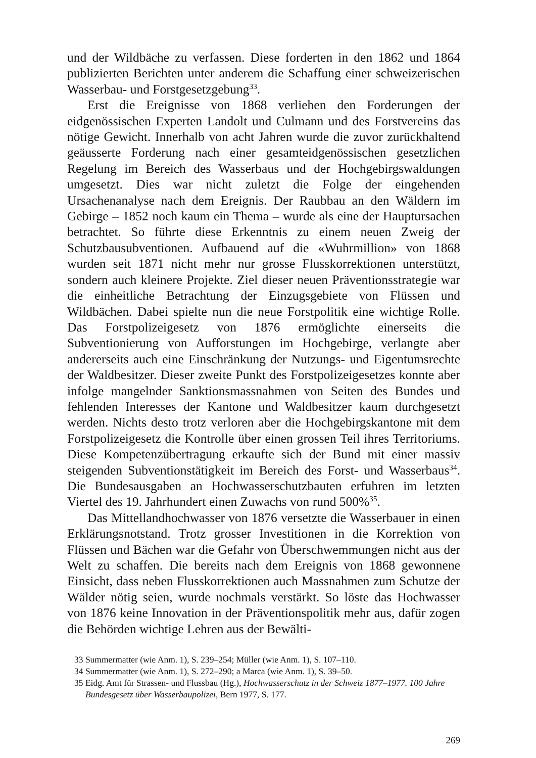und der Wildbäche zu verfassen. Diese forderten in den 1862 und 1864 publizierten Berichten unter anderem die Schaffung einer schweizerischen Wasserbau- und Forstgesetzgebung<sup>33</sup>.
Erst die Ereignisse von 1868 verliehen den Forderungen der eidgenössischen Experten Landolt und Culmann und des Forstvereins das nötige Gewicht. Innerhalb von acht Jahren wurde die zuvor zurückhaltend geäusserte Forderung nach einer gesamteidgenössischen gesetzlichen Regelung im Bereich des Wasserbaus und der Hochgebirgswaldungen umgesetzt. Dies war nicht zuletzt die Folge der eingehenden Ursachenanalyse nach dem Ereignis. Der Raubbau an den Wäldern im Gebirge – 1852 noch kaum ein Thema – wurde als eine der Hauptursachen betrachtet. So führte diese Erkenntnis zu einem neuen Zweig der Schutzbausubventionen. Aufbauend auf die «Wuhrmillion» von 1868 wurden seit 1871 nicht mehr nur grosse Flusskorrektionen unterstützt, sondern auch kleinere Projekte. Ziel dieser neuen Präventionsstrategie war die einheitliche Betrachtung der Einzugsgebiete von Flüssen und Wildbächen. Dabei spielte nun die neue Forstpolitik eine wichtige Rolle. Das Forstpolizeigesetz von 1876 ermöglichte einerseits die Subventionierung von Aufforstungen im Hochgebirge, verlangte aber andererseits auch eine Einschränkung der Nutzungs- und Eigentumsrechte der Waldbesitzer. Dieser zweite Punkt des Forstpolizeigesetzes konnte aber infolge mangelnder Sanktionsmassnahmen von Seiten des Bundes und fehlenden Interesses der Kantone und Waldbesitzer kaum durchgesetzt werden. Nichts desto trotz verloren aber die Hochgebirgskantone mit dem Forstpolizeigesetz die Kontrolle über einen grossen Teil ihres Territoriums. Diese Kompetenzübertragung erkaufte sich der Bund mit einer massiv steigenden Subventionstätigkeit im Bereich des Forst- und Wasserbaus<sup>34</sup>. Die Bundesausgaben an Hochwasserschutzbauten erfuhren im letzten Viertel des 19. Jahrhundert einen Zuwachs von rund 500%<sup>35</sup>.
Das Mittellandhochwasser von 1876 versetzte die Wasserbauer in einen Erklärungsnotstand. Trotz grosser Investitionen in die Korrektion von Flüssen und Bächen war die Gefahr von Überschwemmungen nicht aus der Welt zu schaffen. Die bereits nach dem Ereignis von 1868 gewonnene Einsicht, dass neben Flusskorrektionen auch Massnahmen zum Schutze der Wälder nötig seien, wurde nochmals verstärkt. So löste das Hochwasser von 1876 keine Innovation in der Präventionspolitik mehr aus, dafür zogen die Behörden wichtige Lehren aus der Bewälti-
33 Summermatter (wie Anm. 1), S. 239–254; Müller (wie Anm. 1), S. 107–110.
34 Summermatter (wie Anm. 1), S. 272–290; a Marca (wie Anm. 1), S. 39–50.
35 Eidg. Amt für Strassen- und Flussbau (Hg.), Hochwasserschutz in der Schweiz 1877–1977. 100 Jahre Bundesgesetz über Wasserbaupolizei, Bern 1977, S. 177.
269